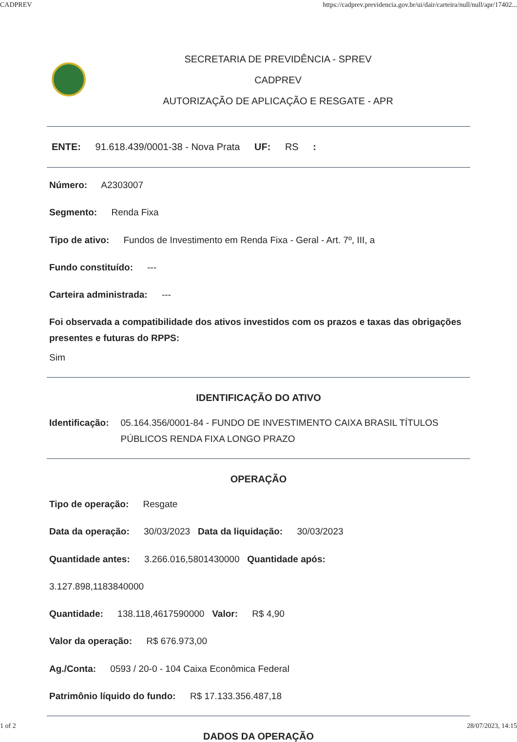CADPREV https://cadprev.previdencia.gov.br/ui/dair/carteira/null/null/apr/17402...
SECRETARIA DE PREVIDÊNCIA - SPREV
CADPREV
AUTORIZAÇÃO DE APLICAÇÃO E RESGATE - APR
ENTE: 91.618.439/0001-38 - Nova Prata UF: RS :
Número: A2303007
Segmento: Renda Fixa
Tipo de ativo: Fundos de Investimento em Renda Fixa - Geral - Art. 7º, III, a
Fundo constituído: ---
Carteira administrada: ---
Foi observada a compatibilidade dos ativos investidos com os prazos e taxas das obrigações presentes e futuras do RPPS:
Sim
IDENTIFICAÇÃO DO ATIVO
Identificação: 05.164.356/0001-84 - FUNDO DE INVESTIMENTO CAIXA BRASIL TÍTULOS PÚBLICOS RENDA FIXA LONGO PRAZO
OPERAÇÃO
Tipo de operação: Resgate
Data da operação: 30/03/2023 Data da liquidação: 30/03/2023
Quantidade antes: 3.266.016,5801430000 Quantidade após:
3.127.898,1183840000
Quantidade: 138.118,4617590000 Valor: R$ 4,90
Valor da operação: R$ 676.973,00
Ag./Conta: 0593 / 20-0 - 104 Caixa Econômica Federal
Patrimônio líquido do fundo: R$ 17.133.356.487,18
DADOS DA OPERAÇÃO
1 of 2 28/07/2023, 14:15